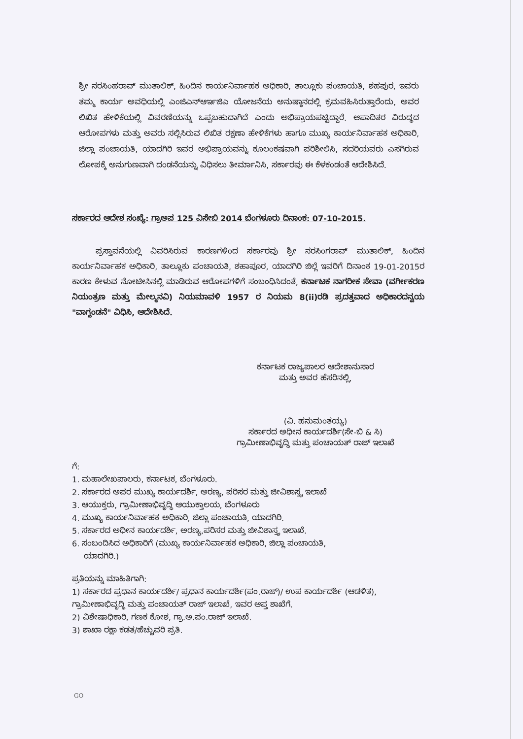ಶ್ರೀ ನರಸಿಂಹರಾವ್ ಮುತಾಲಿಕ್, ಹಿಂದಿನ ಕಾರ್ಯನಿರ್ವಾಹಕ ಅಧಿಕಾರಿ, ತಾಲ್ಲೂಕು ಪಂಚಾಯತಿ, ಶಹಪುರ, ಇವರು ತಮ್ಮ ಕಾರ್ಯ ಅವಧಿಯಲ್ಲಿ ಎಂಜಿಎನ್ಆರ್ಇಜಿಎ ಯೋಜನೆಯ ಅನುಷ್ಠಾನದಲ್ಲಿ ಕ್ರಮವಹಿಸಿರುತ್ತಾರೆಂದು, ಅವರ ಲಿಖಿತ ಹೇಳಿಕೆಯಲ್ಲಿ ವಿವರಣೆಯನ್ನು ಒಪ್ಪಬಹುದಾಗಿದೆ ಎಂದು ಅಭಿಪ್ರಾಯಪಟ್ಟಿದ್ದಾರೆ. ಆಪಾದಿತರ ವಿರುದ್ಧದ ಆರೋಪಗಳು ಮತ್ತು ಅವರು ಸಲ್ಲಿಸಿರುವ ಲಿಖಿತ ರಕ್ಷಣಾ ಹೇಳಿಕೆಗಳು ಹಾಗೂ ಮುಖ್ಯ ಕಾರ್ಯನಿರ್ವಾಹಕ ಅಧಿಕಾರಿ, ಜಿಲ್ಲಾ ಪಂಚಾಯತಿ, ಯಾದಗಿರಿ ಇವರ ಅಭಿಪ್ರಾಯವನ್ನು ಕೂಲಂಕಷವಾಗಿ ಪರಿಶೀಲಿಸಿ, ಸದರಿಯವರು ಎಸಗಿರುವ ಲೋಪಕ್ಕೆ ಅನುಗುಣವಾಗಿ ದಂಡನೆಯನ್ನು ವಿಧಿಸಲು ತೀರ್ಮಾನಿಸಿ, ಸರ್ಕಾರವು ಈ ಕೆಳಕಂಡಂತೆ ಆದೇಶಿಸಿದೆ.
ಸರ್ಕಾರದ ಆದೇಶ ಸಂಖ್ಯೆ: ಗ್ರಾಅಪ 125 ವಿಸೇಬಿ 2014 ಬೆಂಗಳೂರು ದಿನಾಂಕ: 07-10-2015.
   ಪ್ರಸ್ತಾವನೆಯಲ್ಲಿ ವಿವರಿಸಿರುವ ಕಾರಣಗಳಿಂದ ಸರ್ಕಾರವು ಶ್ರೀ ನರಸಿಂಗರಾವ್ ಮುತಾಲಿಕ್, ಹಿಂದಿನ ಕಾರ್ಯನಿರ್ವಾಹಕ ಅಧಿಕಾರಿ, ತಾಲ್ಲೂಕು ಪಂಚಾಯತಿ, ಶಹಾಪೂರ, ಯಾದಗಿರಿ ಜಿಲ್ಲೆ ಇವರಿಗೆ ದಿನಾಂಕ 19-01-2015ರ ಕಾರಣ ಕೇಳುವ ನೋಟೀಸಿನಲ್ಲಿ ಮಾಡಿರುವ ಆರೋಪಗಳಿಗೆ ಸಂಬಂಧಿಸಿದಂತೆ, ಕರ್ನಾಟಕ ನಾಗರೀಕ ಸೇವಾ (ವರ್ಗೀಕರಣ ನಿಯಂತ್ರಣ ಮತ್ತು ಮೇಲ್ಮನವಿ) ನಿಯಮಾವಳಿ 1957 ರ ನಿಯಮ 8(ii)ರಡಿ ಪ್ರದತ್ತವಾದ ಅಧಿಕಾರದನ್ವಯ "ವಾಗ್ದಂಡನೆ" ವಿಧಿಸಿ, ಆದೇಶಿಸಿದೆ.
ಕರ್ನಾಟಕ ರಾಜ್ಯಪಾಲರ ಆದೇಶಾನುಸಾರ
ಮತ್ತು ಅವರ ಹೆಸರಿನಲ್ಲಿ,
(ವಿ. ಹನುಮಂತಯ್ಯ)
ಸರ್ಕಾರದ ಅಧೀನ ಕಾರ್ಯದರ್ಶಿ(ಸೇ-ಬಿ & ಸಿ)
ಗ್ರಾಮೀಣಾಭಿವೃದ್ಧಿ ಮತ್ತು ಪಂಚಾಯತ್ ರಾಜ್ ಇಲಾಖೆ
ಗೆ:
1. ಮಹಾಲೇಖಪಾಲರು, ಕರ್ನಾಟಕ, ಬೆಂಗಳೂರು.
2. ಸರ್ಕಾರದ ಅಪರ ಮುಖ್ಯ ಕಾರ್ಯದರ್ಶಿ, ಅರಣ್ಯ, ಪರಿಸರ ಮತ್ತು ಜೀವಿಶಾಸ್ತ್ರ ಇಲಾಖೆ
3. ಆಯುಕ್ತರು, ಗ್ರಾಮೀಣಾಭಿವೃದ್ಧಿ ಆಯುಕ್ತಾಲಯ, ಬೆಂಗಳೂರು
4. ಮುಖ್ಯ ಕಾರ್ಯನಿರ್ವಾಹಕ ಅಧಿಕಾರಿ, ಜಿಲ್ಲಾ ಪಂಚಾಯತಿ, ಯಾದಗಿರಿ.
5. ಸರ್ಕಾರದ ಅಧೀನ ಕಾರ್ಯದರ್ಶಿ, ಅರಣ್ಯ,ಪರಿಸರ ಮತ್ತು ಜೀವಿಶಾಸ್ತ್ರ ಇಲಾಖೆ.
6. ಸಂಬಂದಿಸಿದ ಅಧಿಕಾರಿಗೆ (ಮುಖ್ಯ ಕಾರ್ಯನಿರ್ವಾಹಕ ಅಧಿಕಾರಿ, ಜಿಲ್ಲಾ ಪಂಚಾಯತಿ,
  ಯಾದಗಿರಿ.)
ಪ್ರತಿಯನ್ನು ಮಾಹಿತಿಗಾಗಿ:
1) ಸರ್ಕಾರದ ಪ್ರಧಾನ ಕಾರ್ಯದರ್ಶಿ/ ಪ್ರಧಾನ ಕಾರ್ಯದರ್ಶಿ(ಪಂ.ರಾಜ್)/ ಉಪ ಕಾರ್ಯದರ್ಶಿ (ಆಡಳಿತ), ಗ್ರಾಮೀಣಾಭಿವೃದ್ಧಿ ಮತ್ತು ಪಂಚಾಯತ್ ರಾಜ್ ಇಲಾಖೆ, ಇವರ ಆಪ್ತ ಶಾಖೆಗೆ.
2) ವಿಶೇಷಾಧಿಕಾರಿ, ಗಣಕ ಕೋಶ, ಗ್ರಾ.ಅ.ಪಂ.ರಾಜ್ ಇಲಾಖೆ.
3) ಶಾಖಾ ರಕ್ಷಾ ಕಡತ/ಹೆಚ್ಚುವರಿ ಪ್ರತಿ.
GO